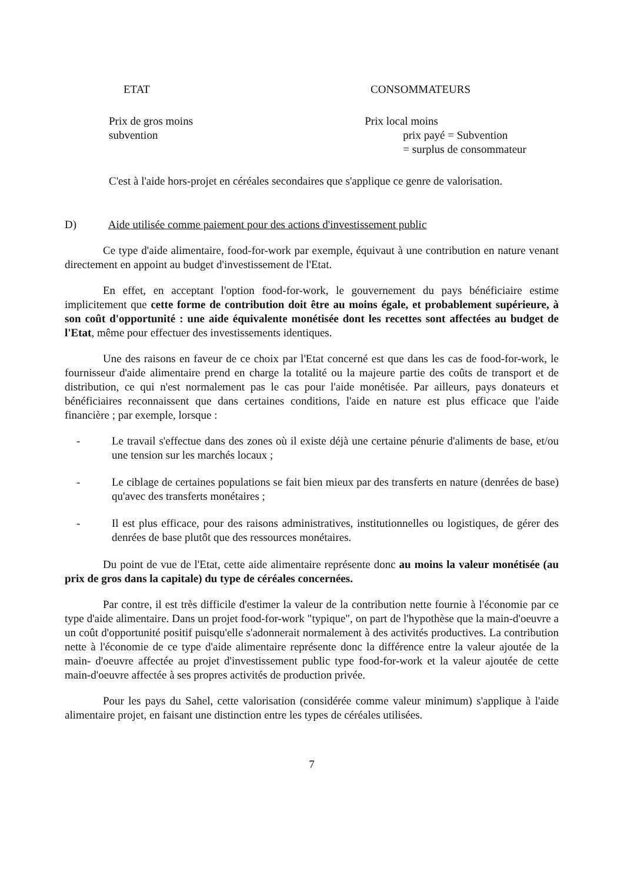ETAT CONSOMMATEURS
Prix de gros moins
subvention
Prix local moins
prix payé = Subvention
= surplus de consommateur
C'est à l'aide hors-projet en céréales secondaires que s'applique ce genre de valorisation.
D) Aide utilisée comme paiement pour des actions d'investissement public
Ce type d'aide alimentaire, food-for-work par exemple, équivaut à une contribution en nature venant directement en appoint au budget d'investissement de l'Etat.
En effet, en acceptant l'option food-for-work, le gouvernement du pays bénéficiaire estime implicitement que cette forme de contribution doit être au moins égale, et probablement supérieure, à son coût d'opportunité : une aide équivalente monétisée dont les recettes sont affectées au budget de l'Etat, même pour effectuer des investissements identiques.
Une des raisons en faveur de ce choix par l'Etat concerné est que dans les cas de food-for-work, le fournisseur d'aide alimentaire prend en charge la totalité ou la majeure partie des coûts de transport et de distribution, ce qui n'est normalement pas le cas pour l'aide monétisée. Par ailleurs, pays donateurs et bénéficiaires reconnaissent que dans certaines conditions, l'aide en nature est plus efficace que l'aide financière ; par exemple, lorsque :
- Le travail s'effectue dans des zones où il existe déjà une certaine pénurie d'aliments de base, et/ou une tension sur les marchés locaux ;
- Le ciblage de certaines populations se fait bien mieux par des transferts en nature (denrées de base) qu'avec des transferts monétaires ;
- Il est plus efficace, pour des raisons administratives, institutionnelles ou logistiques, de gérer des denrées de base plutôt que des ressources monétaires.
Du point de vue de l'Etat, cette aide alimentaire représente donc au moins la valeur monétisée (au prix de gros dans la capitale) du type de céréales concernées.
Par contre, il est très difficile d'estimer la valeur de la contribution nette fournie à l'économie par ce type d'aide alimentaire. Dans un projet food-for-work "typique", on part de l'hypothèse que la main-d'oeuvre a un coût d'opportunité positif puisqu'elle s'adonnerait normalement à des activités productives. La contribution nette à l'économie de ce type d'aide alimentaire représente donc la différence entre la valeur ajoutée de la main- d'oeuvre affectée au projet d'investissement public type food-for-work et la valeur ajoutée de cette main-d'oeuvre affectée à ses propres activités de production privée.
Pour les pays du Sahel, cette valorisation (considérée comme valeur minimum) s'applique à l'aide alimentaire projet, en faisant une distinction entre les types de céréales utilisées.
7